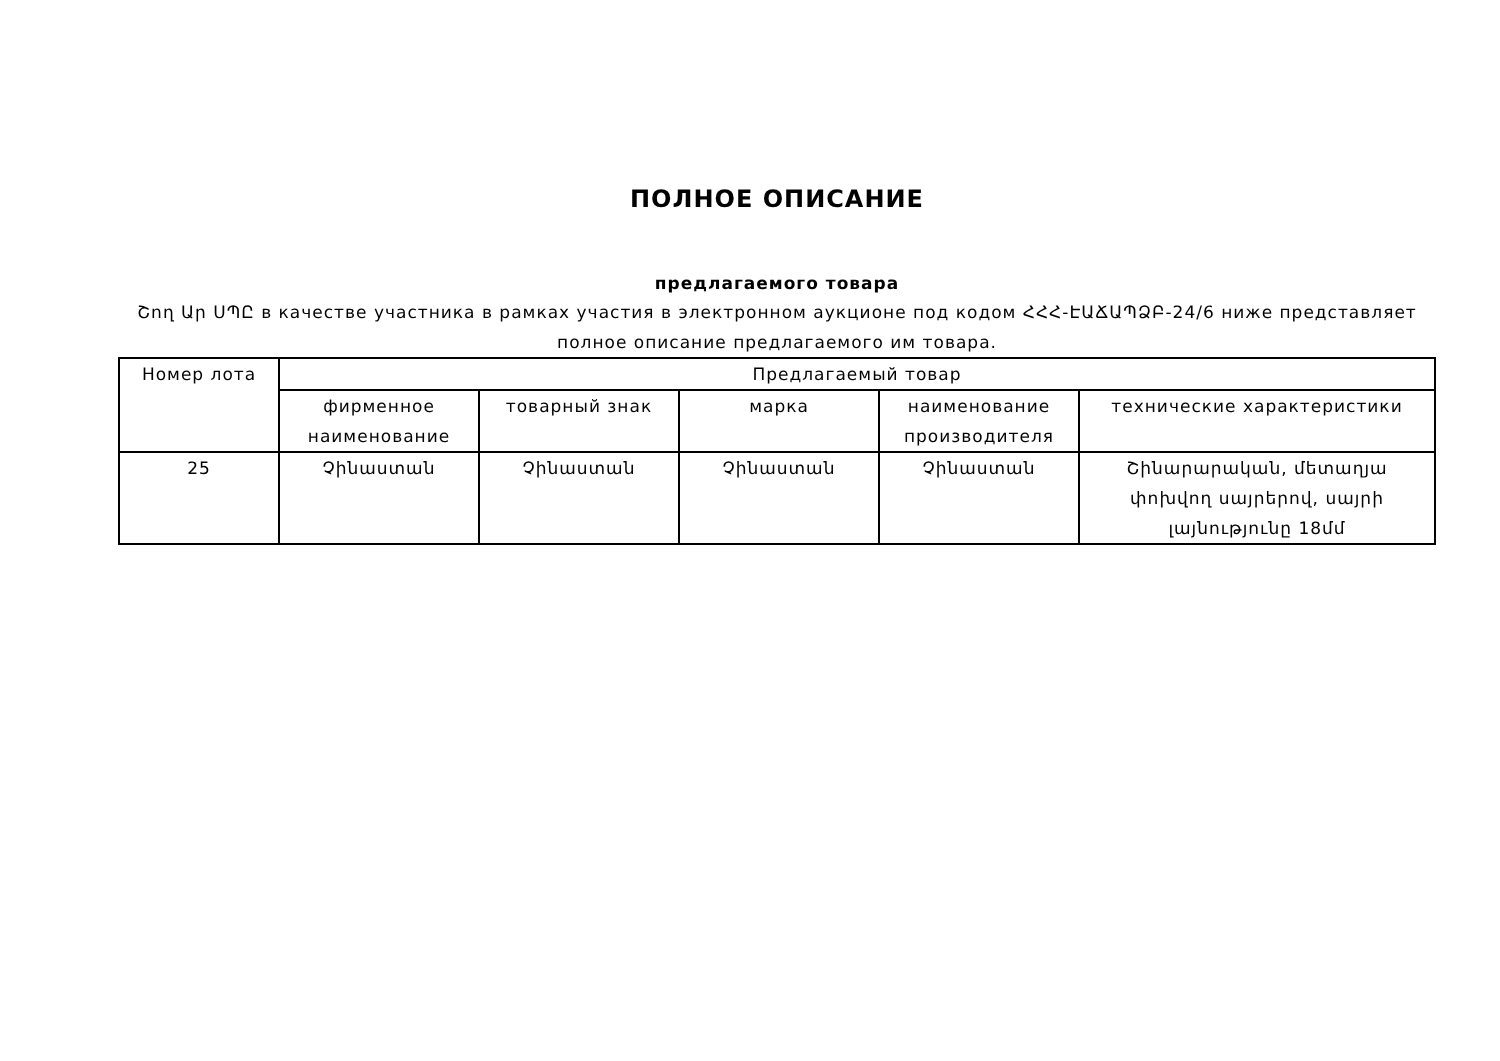ПОЛНОЕ ОПИСАНИЕ
предлагаемого товара
Շող Ար ՍՊԸ в качестве участника в рамках участия в электронном аукционе под кодом ՀՀՀ-ԷԱՃԱՊՁԲ-24/6 ниже представляет полное описание предлагаемого им товара.
| Номер лота | Предлагаемый товар | | | | |
| --- | --- | --- | --- | --- | --- |
| | фирменное наименование | товарный знак | марка | наименование производителя | технические характеристики |
| 25 | Չինաստան | Չինաստան | Չինաստան | Չինաստան | Շինարարական, մետաղյա փոխվող սայրերով, սայրի լայնությունը 18մմ |